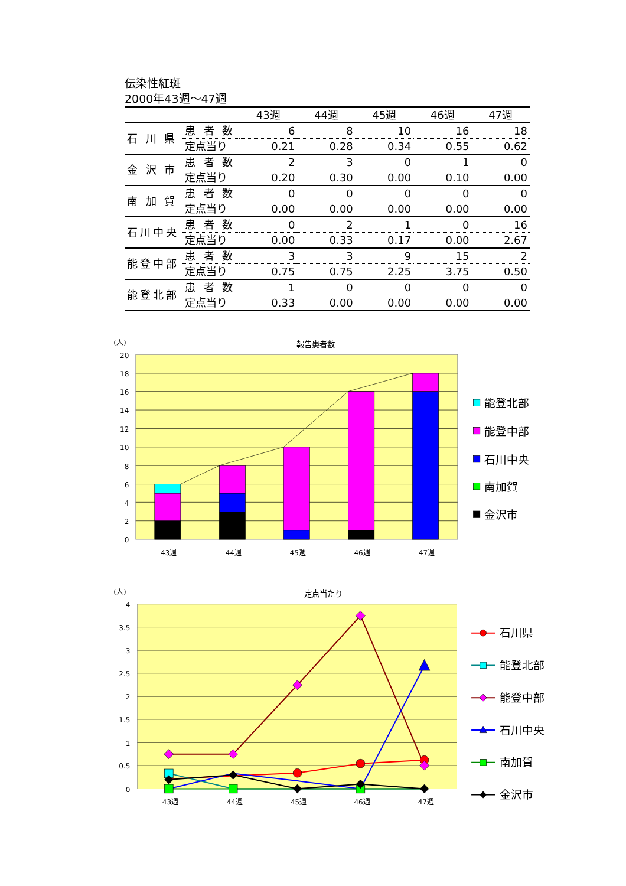伝染性紅斑
2000年43週～47週
| | | 43週 | 44週 | 45週 | 46週 | 47週 |
| --- | --- | --- | --- | --- | --- | --- |
| 石 川 県 | 患 者 数 | 6 | 8 | 10 | 16 | 18 |
| | 定点当り | 0.21 | 0.28 | 0.34 | 0.55 | 0.62 |
| 金 沢 市 | 患 者 数 | 2 | 3 | 0 | 1 | 0 |
| | 定点当り | 0.20 | 0.30 | 0.00 | 0.10 | 0.00 |
| 南 加 賀 | 患 者 数 | 0 | 0 | 0 | 0 | 0 |
| | 定点当り | 0.00 | 0.00 | 0.00 | 0.00 | 0.00 |
| 石川中央 | 患 者 数 | 0 | 2 | 1 | 0 | 16 |
| | 定点当り | 0.00 | 0.33 | 0.17 | 0.00 | 2.67 |
| 能登中部 | 患 者 数 | 3 | 3 | 9 | 15 | 2 |
| | 定点当り | 0.75 | 0.75 | 2.25 | 3.75 | 0.50 |
| 能登北部 | 患 者 数 | 1 | 0 | 0 | 0 | 0 |
| | 定点当り | 0.33 | 0.00 | 0.00 | 0.00 | 0.00 |
(人)
報告患者数
20
18
16
14
12
10
8
6
4
2
0
43週
44週
45週
46週
47週
能登北部
能登中部
石川中央
南加賀
金沢市
(人)
定点当たり
4
3.5
3
2.5
2
1.5
1
0.5
0
43週
44週
45週
46週
47週
石川県
能登北部
能登中部
石川中央
南加賀
金沢市